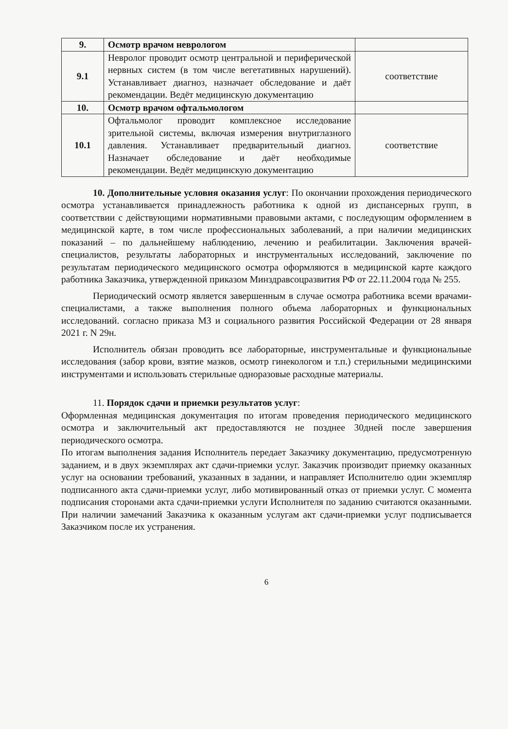| 9. | Осмотр врачом неврологом | |
| 9.1 | Невролог проводит осмотр центральной и периферической нервных систем (в том числе вегетативных нарушений). Устанавливает диагноз, назначает обследование и даёт рекомендации. Ведёт медицинскую документацию | соответствие |
| 10. | Осмотр врачом офтальмологом | |
| 10.1 | Офтальмолог проводит комплексное исследование зрительной системы, включая измерения внутриглазного давления. Устанавливает предварительный диагноз. Назначает обследование и даёт необходимые рекомендации. Ведёт медицинскую документацию | соответствие |
10. Дополнительные условия оказания услуг: По окончании прохождения периодического осмотра устанавливается принадлежность работника к одной из диспансерных групп, в соответствии с действующими нормативными правовыми актами, с последующим оформлением в медицинской карте, в том числе профессиональных заболеваний, а при наличии медицинских показаний – по дальнейшему наблюдению, лечению и реабилитации. Заключения врачей-специалистов, результаты лабораторных и инструментальных исследований, заключение по результатам периодического медицинского осмотра оформляются в медицинской карте каждого работника Заказчика, утвержденной приказом Минздравсоцразвития РФ от 22.11.2004 года № 255.
Периодический осмотр является завершенным в случае осмотра работника всеми врачами-специалистами, а также выполнения полного объема лабораторных и функциональных исследований. согласно приказа МЗ и социального развития Российской Федерации от 28 января 2021 г. N 29н.
Исполнитель обязан проводить все лабораторные, инструментальные и функциональные исследования (забор крови, взятие мазков, осмотр гинекологом и т.п.) стерильными медицинскими инструментами и использовать стерильные одноразовые расходные материалы.
11. Порядок сдачи и приемки результатов услуг:
Оформленная медицинская документация по итогам проведения периодического медицинского осмотра и заключительный акт предоставляются не позднее 30дней после завершения периодического осмотра.
По итогам выполнения задания Исполнитель передает Заказчику документацию, предусмотренную заданием, и в двух экземплярах акт сдачи-приемки услуг. Заказчик производит приемку оказанных услуг на основании требований, указанных в задании, и направляет Исполнителю один экземпляр подписанного акта сдачи-приемки услуг, либо мотивированный отказ от приемки услуг. С момента подписания сторонами акта сдачи-приемки услуги Исполнителя по заданию считаются оказанными. При наличии замечаний Заказчика к оказанным услугам акт сдачи-приемки услуг подписывается Заказчиком после их устранения.
6